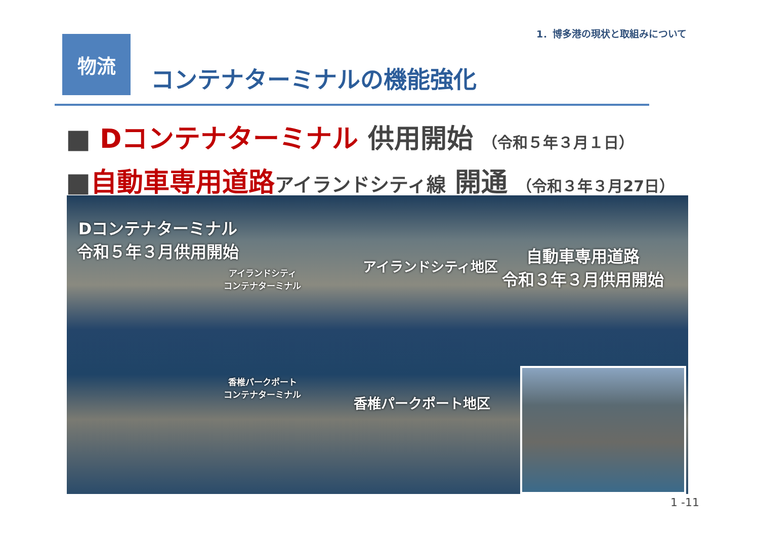1．博多港の現状と取組みについて
物流
コンテナターミナルの機能強化
■ Dコンテナターミナル 供用開始 （令和５年３月１日）
■自動車専用道路 アイランドシティ線 開通 （令和３年３月27日）
Dコンテナターミナル
令和５年３月供用開始
アイランドシティ
コンテナターミナル
アイランドシティ地区
自動車専用道路
令和３年３月供用開始
香椎パークポート
コンテナターミナル
香椎パークポート地区
1 -11